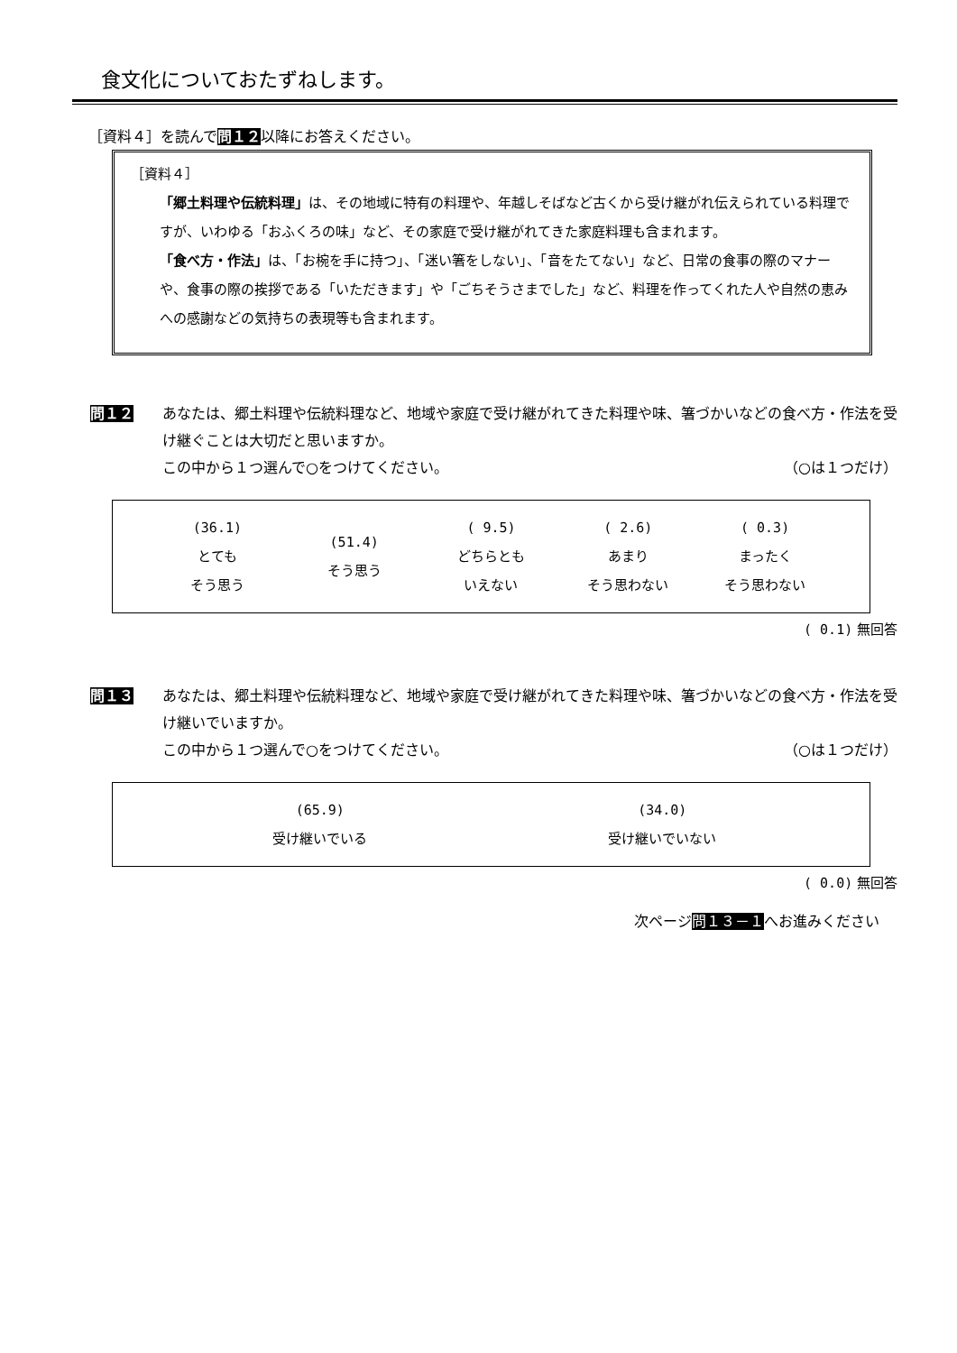食文化についておたずねします。
［資料４］を読んで問１２以降にお答えください。
［資料４］
「郷土料理や伝統料理」は、その地域に特有の料理や、年越しそばなど古くから受け継がれ伝えられている料理ですが、いわゆる「おふくろの味」など、その家庭で受け継がれてきた家庭料理も含まれます。
「食べ方・作法」は、「お椀を手に持つ」、「迷い箸をしない」、「音をたてない」など、日常の食事の際のマナーや、食事の際の挨拶である「いただきます」や「ごちそうさまでした」など、料理を作ってくれた人や自然の恵みへの感謝などの気持ちの表現等も含まれます。
問１２ あなたは、郷土料理や伝統料理など、地域や家庭で受け継がれてきた料理や味、箸づかいなどの食べ方・作法を受け継ぐことは大切だと思いますか。
この中から１つ選んで○をつけてください。 （○は１つだけ）
(36.1)
とても
そう思う
(51.4)
そう思う
( 9.5)
どちらとも
いえない
( 2.6)
あまり
そう思わない
( 0.3)
まったく
そう思わない
( 0.1) 無回答
問１３ あなたは、郷土料理や伝統料理など、地域や家庭で受け継がれてきた料理や味、箸づかいなどの食べ方・作法を受け継いでいますか。
この中から１つ選んで○をつけてください。 （○は１つだけ）
(65.9)
受け継いでいる
(34.0)
受け継いでいない
( 0.0) 無回答
次ページ問１３－１へお進みください